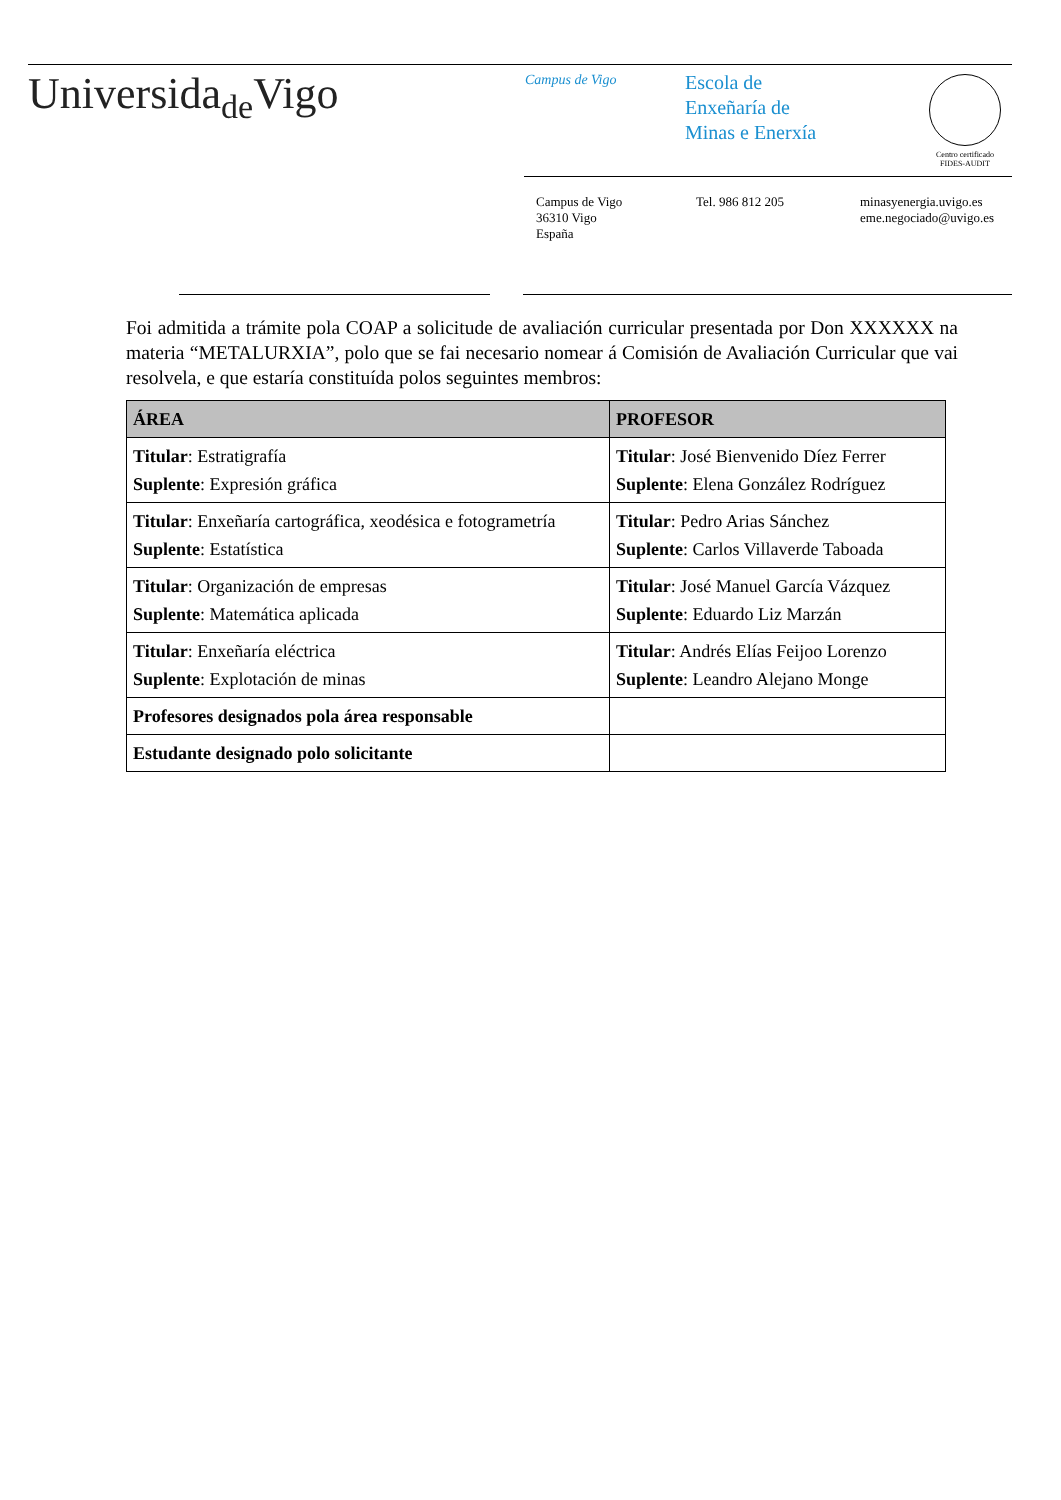Universida<sub>de</sub>Vigo
Campus de Vigo
Escola de
Enxeñaría de
Minas e Enerxía
Centro certificado
FIDES-AUDIT
Campus de Vigo
36310 Vigo
España
Tel. 986 812 205 minasyenergia.uvigo.es
eme.negociado@uvigo.es
Foi admitida a trámite pola COAP a solicitude de avaliación curricular presentada por Don XXXXXX na materia “METALURXIA”, polo que se fai necesario nomear á Comisión de Avaliación Curricular que vai resolvela, e que estaría constituída polos seguintes membros:
| ÁREA | PROFESOR |
| --- | --- |
| Titular : Estratigrafía Suplente : Expresión gráfica | Titular : José Bienvenido Díez Ferrer Suplente : Elena González Rodríguez |
| Titular : Enxeñaría cartográfica, xeodésica e fotogrametría Suplente : Estatística | Titular : Pedro Arias Sánchez Suplente : Carlos Villaverde Taboada |
| Titular : Organización de empresas Suplente : Matemática aplicada | Titular : José Manuel García Vázquez Suplente : Eduardo Liz Marzán |
| Titular : Enxeñaría eléctrica Suplente : Explotación de minas | Titular : Andrés Elías Feijoo Lorenzo Suplente : Leandro Alejano Monge |
| Profesores designados pola área responsable | |
| Estudante designado polo solicitante | |